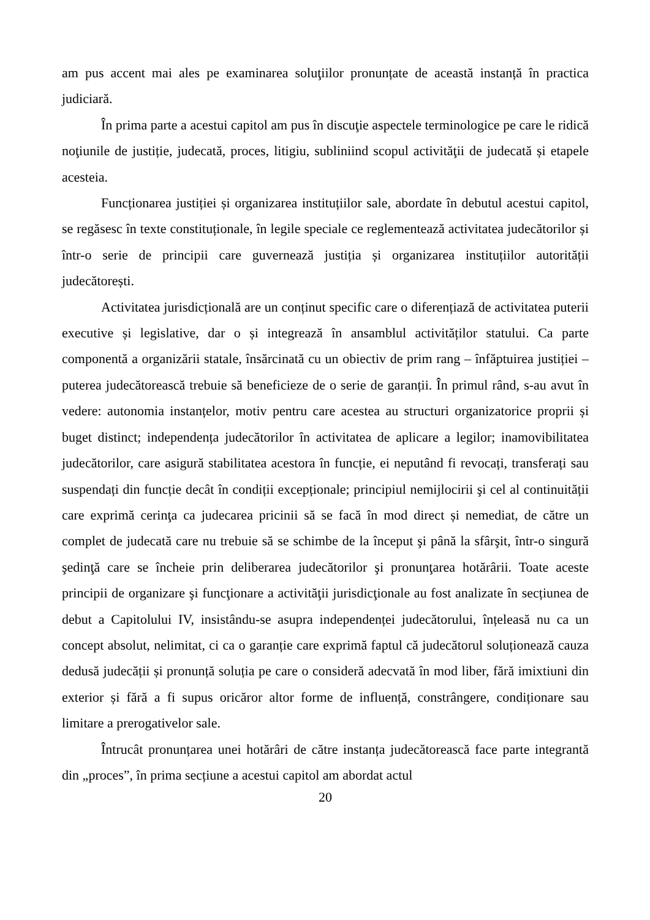am pus accent mai ales pe examinarea soluţiilor pronunțate de această instanță în practica judiciară.
În prima parte a acestui capitol am pus în discuţie aspectele terminologice pe care le ridică noţiunile de justiție, judecată, proces, litigiu, subliniind scopul activităţii de judecată și etapele acesteia.
Funcționarea justiției și organizarea instituțiilor sale, abordate în debutul acestui capitol, se regăsesc în texte constituționale, în legile speciale ce reglementează activitatea judecătorilor și într-o serie de principii care guvernează justiția și organizarea instituțiilor autorității judecătorești.
Activitatea jurisdicțională are un conținut specific care o diferențiază de activitatea puterii executive și legislative, dar o și integrează în ansamblul activităților statului. Ca parte componentă a organizării statale, însărcinată cu un obiectiv de prim rang – înfăptuirea justiției – puterea judecătorească trebuie să beneficieze de o serie de garanții. În primul rând, s-au avut în vedere: autonomia instanțelor, motiv pentru care acestea au structuri organizatorice proprii și buget distinct; independența judecătorilor în activitatea de aplicare a legilor; inamovibilitatea judecătorilor, care asigură stabilitatea acestora în funcție, ei neputând fi revocați, transferați sau suspendați din funcție decât în condiții excepționale; principiul nemijlocirii şi cel al continuității care exprimă cerinţa ca judecarea pricinii să se facă în mod direct și nemediat, de către un complet de judecată care nu trebuie să se schimbe de la început şi până la sfârşit, într-o singură şedinţă care se încheie prin deliberarea judecătorilor şi pronunţarea hotărârii. Toate aceste principii de organizare şi funcţionare a activităţii jurisdicţionale au fost analizate în secțiunea de debut a Capitolului IV, insistându-se asupra independenței judecătorului, înțeleasă nu ca un concept absolut, nelimitat, ci ca o garanție care exprimă faptul că judecătorul soluționează cauza dedusă judecății și pronunță soluția pe care o consideră adecvată în mod liber, fără imixtiuni din exterior și fără a fi supus oricăror altor forme de influență, constrângere, condiționare sau limitare a prerogativelor sale.
Întrucât pronunțarea unei hotărâri de către instanța judecătorească face parte integrantă din „proces”, în prima secțiune a acestui capitol am abordat actul
20